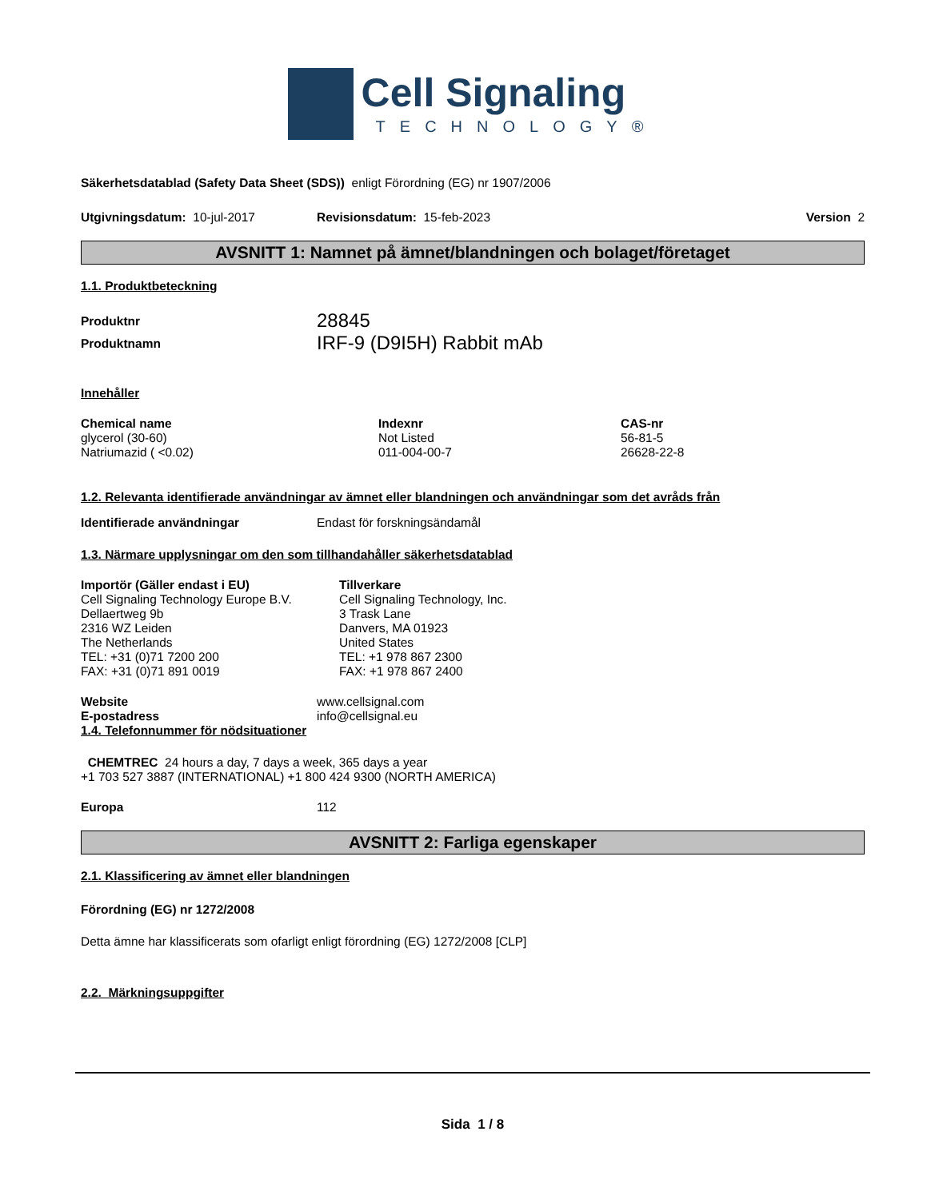Cell Signaling
TECHNOLOGY®
Säkerhetsdatablad (Safety Data Sheet (SDS)) enligt Förordning (EG) nr 1907/2006
Utgivningsdatum: 10-jul-2017 Revisionsdatum: 15-feb-2023 Version 2
AVSNITT 1: Namnet på ämnet/blandningen och bolaget/företaget
1.1. Produktbeteckning
| Produktnr | 28845 |
| Produktnamn | IRF-9 (D9I5H) Rabbit mAb |
Innehåller
| Chemical name | Indexnr | CAS-nr |
| --- | --- | --- |
| glycerol (30-60) | Not Listed | 56-81-5 |
| Natriumazid ( <0.02) | 011-004-00-7 | 26628-22-8 |
1.2. Relevanta identifierade användningar av ämnet eller blandningen och användningar som det avråds från
Identifierade användningar Endast för forskningsändamål
1.3. Närmare upplysningar om den som tillhandahåller säkerhetsdatablad
Importör (Gäller endast i EU)
Cell Signaling Technology Europe B.V.
Dellaertweg 9b
2316 WZ Leiden
The Netherlands
TEL: +31 (0)71 7200 200
FAX: +31 (0)71 891 0019
Tillverkare
Cell Signaling Technology, Inc.
3 Trask Lane
Danvers, MA 01923
United States
TEL: +1 978 867 2300
FAX: +1 978 867 2400
Website www.cellsignal.com
E-postadress info@cellsignal.eu
1.4. Telefonnummer för nödsituationer
CHEMTREC 24 hours a day, 7 days a week, 365 days a year
+1 703 527 3887 (INTERNATIONAL) +1 800 424 9300 (NORTH AMERICA)
Europa 112
AVSNITT 2: Farliga egenskaper
2.1. Klassificering av ämnet eller blandningen
Förordning (EG) nr 1272/2008
Detta ämne har klassificerats som ofarligt enligt förordning (EG) 1272/2008 [CLP]
2.2. Märkningsuppgifter
Sida 1 / 8